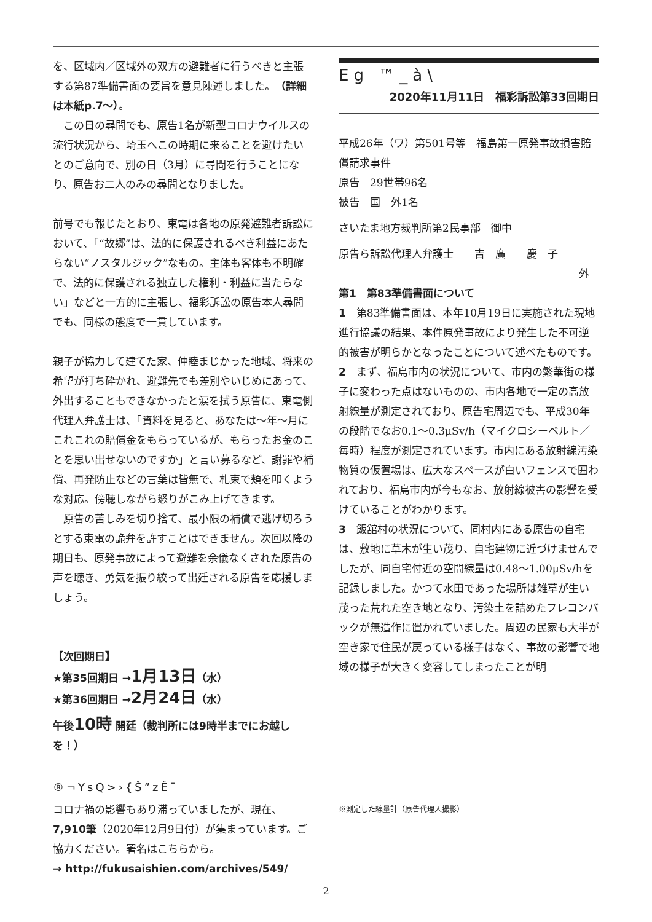を、区域内／区域外の双方の避難者に行うべきと主張する第87準備書面の要旨を意見陳述しました。（詳細は本紙p.7〜）。
　この日の尋問でも、原告1名が新型コロナウイルスの流行状況から、埼玉へこの時期に来ることを避けたいとのご意向で、別の日（3月）に尋問を行うことになり、原告お二人のみの尋問となりました。
前号でも報じたとおり、東電は各地の原発避難者訴訟において、「“故郷”は、法的に保護されるべき利益にあたらない“ノスタルジック”なもの。主体も客体も不明確で、法的に保護される独立した権利・利益に当たらない」などと一方的に主張し、福彩訴訟の原告本人尋問でも、同様の態度で一貫しています。
親子が協力して建てた家、仲睦まじかった地域、将来の希望が打ち砕かれ、避難先でも差別やいじめにあって、外出することもできなかったと涙を拭う原告に、東電側代理人弁護士は、「資料を見ると、あなたは〜年〜月にこれこれの賠償金をもらっているが、もらったお金のことを思い出せないのですか」と言い募るなど、謝罪や補償、再発防止などの言葉は皆無で、札束で頬を叩くような対応。傍聴しながら怒りがこみ上げてきます。
　原告の苦しみを切り捨て、最小限の補償で逃げ切ろうとする東電の詭弁を許すことはできません。次回以降の期日も、原発事故によって避難を余儀なくされた原告の声を聴き、勇気を振り絞って出廷される原告を応援しましょう。
【次回期日】
★第35回期日 →1月13日（水）
★第36回期日 →2月24日（水）
午後10時 開廷（裁判所には9時半までにお越しを！）
®¬YsQ>›{Š”zÊ¯
コロナ禍の影響もあり滞っていましたが、現在、7,910筆（2020年12月9日付）が集まっています。ご協力ください。署名はこちらから。
→ http://fukusaishien.com/archives/549/
Eg ™_à\
2020年11月11日　福彩訴訟第33回期日
平成26年（ワ）第501号等　福島第一原発事故損害賠償請求事件
原告　29世帯96名
被告　国　外1名
さいたま地方裁判所第2民事部　御中
原告ら訴訟代理人弁護士　　吉　廣　　慶　子
外
第1　第83準備書面について
1　第83準備書面は、本年10月19日に実施された現地進行協議の結果、本件原発事故により発生した不可逆的被害が明らかとなったことについて述べたものです。
2　まず、福島市内の状況について、市内の繁華街の様子に変わった点はないものの、市内各地で一定の高放射線量が測定されており、原告宅周辺でも、平成30年の段階でなお0.1〜0.3μSv/h（マイクロシーベルト／毎時）程度が測定されています。市内にある放射線汚染物質の仮置場は、広大なスペースが白いフェンスで囲われており、福島市内が今もなお、放射線被害の影響を受けていることがわかります。
3　飯舘村の状況について、同村内にある原告の自宅は、敷地に草木が生い茂り、自宅建物に近づけませんでしたが、同自宅付近の空間線量は0.48〜1.00μSv/hを記録しました。かつて水田であった場所は雑草が生い茂った荒れた空き地となり、汚染土を詰めたフレコンバックが無造作に置かれていました。周辺の民家も大半が空き家で住民が戻っている様子はなく、事故の影響で地域の様子が大きく変容してしまったことが明
※測定した線量計（原告代理人撮影）
2